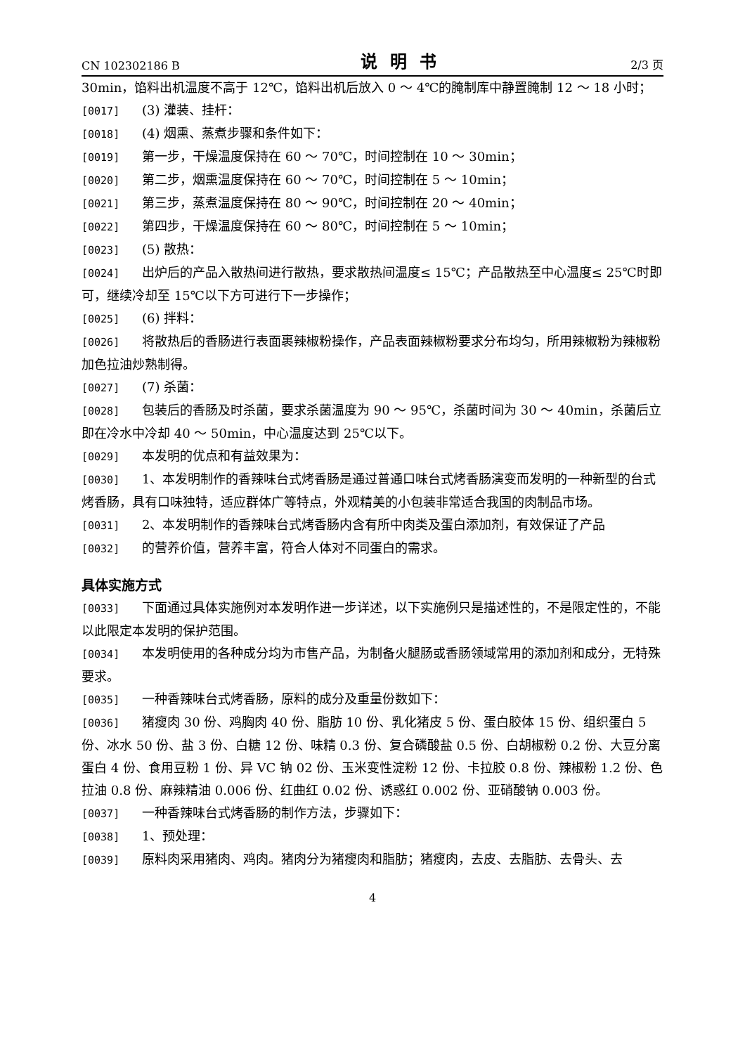CN 102302186 B 说明书 2/3 页
30min，馅料出机温度不高于 12℃，馅料出机后放入 0 ～ 4℃的腌制库中静置腌制 12 ～ 18 小时；
[0017] (3) 灌装、挂杆：
[0018] (4) 烟熏、蒸煮步骤和条件如下：
[0019] 第一步，干燥温度保持在 60 ～ 70℃，时间控制在 10 ～ 30min；
[0020] 第二步，烟熏温度保持在 60 ～ 70℃，时间控制在 5 ～ 10min；
[0021] 第三步，蒸煮温度保持在 80 ～ 90℃，时间控制在 20 ～ 40min；
[0022] 第四步，干燥温度保持在 60 ～ 80℃，时间控制在 5 ～ 10min；
[0023] (5) 散热：
[0024] 出炉后的产品入散热间进行散热，要求散热间温度≤ 15℃；产品散热至中心温度≤ 25℃时即可，继续冷却至 15℃以下方可进行下一步操作；
[0025] (6) 拌料：
[0026] 将散热后的香肠进行表面裹辣椒粉操作，产品表面辣椒粉要求分布均匀，所用辣椒粉为辣椒粉加色拉油炒熟制得。
[0027] (7) 杀菌：
[0028] 包装后的香肠及时杀菌，要求杀菌温度为 90 ～ 95℃，杀菌时间为 30 ～ 40min，杀菌后立即在冷水中冷却 40 ～ 50min，中心温度达到 25℃以下。
[0029] 本发明的优点和有益效果为：
[0030] 1、本发明制作的香辣味台式烤香肠是通过普通口味台式烤香肠演变而发明的一种新型的台式烤香肠，具有口味独特，适应群体广等特点，外观精美的小包装非常适合我国的肉制品市场。
[0031] 2、本发明制作的香辣味台式烤香肠内含有所中肉类及蛋白添加剂，有效保证了产品
[0032] 的营养价值，营养丰富，符合人体对不同蛋白的需求。
具体实施方式
[0033] 下面通过具体实施例对本发明作进一步详述，以下实施例只是描述性的，不是限定性的，不能以此限定本发明的保护范围。
[0034] 本发明使用的各种成分均为市售产品，为制备火腿肠或香肠领域常用的添加剂和成分，无特殊要求。
[0035] 一种香辣味台式烤香肠，原料的成分及重量份数如下：
[0036] 猪瘦肉 30 份、鸡胸肉 40 份、脂肪 10 份、乳化猪皮 5 份、蛋白胶体 15 份、组织蛋白 5 份、冰水 50 份、盐 3 份、白糖 12 份、味精 0.3 份、复合磷酸盐 0.5 份、白胡椒粉 0.2 份、大豆分离蛋白 4 份、食用豆粉 1 份、异 VC 钠 02 份、玉米变性淀粉 12 份、卡拉胶 0.8 份、辣椒粉 1.2 份、色拉油 0.8 份、麻辣精油 0.006 份、红曲红 0.02 份、诱惑红 0.002 份、亚硝酸钠 0.003 份。
[0037] 一种香辣味台式烤香肠的制作方法，步骤如下：
[0038] 1、预处理：
[0039] 原料肉采用猪肉、鸡肉。猪肉分为猪瘦肉和脂肪；猪瘦肉，去皮、去脂肪、去骨头、去
4